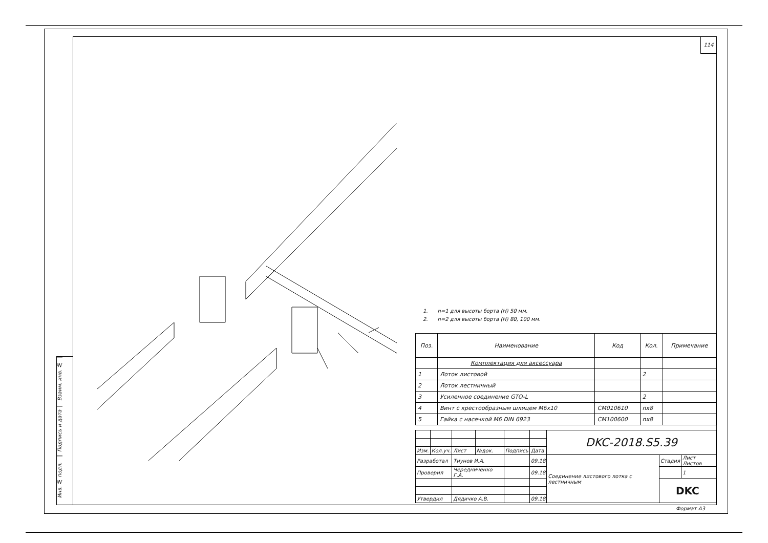114
Взаим. инв. №
Подпись и дата
Инв. № подл.
1. n=1 для высоты борта (H) 50 мм.
2. n=2 для высоты борта (H) 80, 100 мм.
| Поз. | Наименование | Код | Кол. | Примечание |
| --- | --- | --- | --- | --- |
| | Комплектация для аксессуара | | | |
| 1 | Лоток листовой | | 2 | |
| 2 | Лоток лестничный | | | |
| 3 | Усиленное соединение GTO-L | | 2 | |
| 4 | Винт с крестообразным шлицем М6х10 | CM010610 | nx8 | |
| 5 | Гайка с насечкой М6 DIN 6923 | CM100600 | nx8 | |
| | | | | | | DKC-2018.S5.39 | | |
| Изм. | Кол.уч. | Лист | №док. | Подпись | Дата | | | |
| Разработал | | Тиунов И.А. | | | 09.18 | Соединение листового лотка с лестничным | Стадия | Лист Листов |
| Проверил | | Чередниченко Г.А. | | | 09.18 | | | 1 |
| | | | | | | | DKC | |
| Утвердил | | Дядичко А.В. | | | 09.18 | | | |
Формат А3